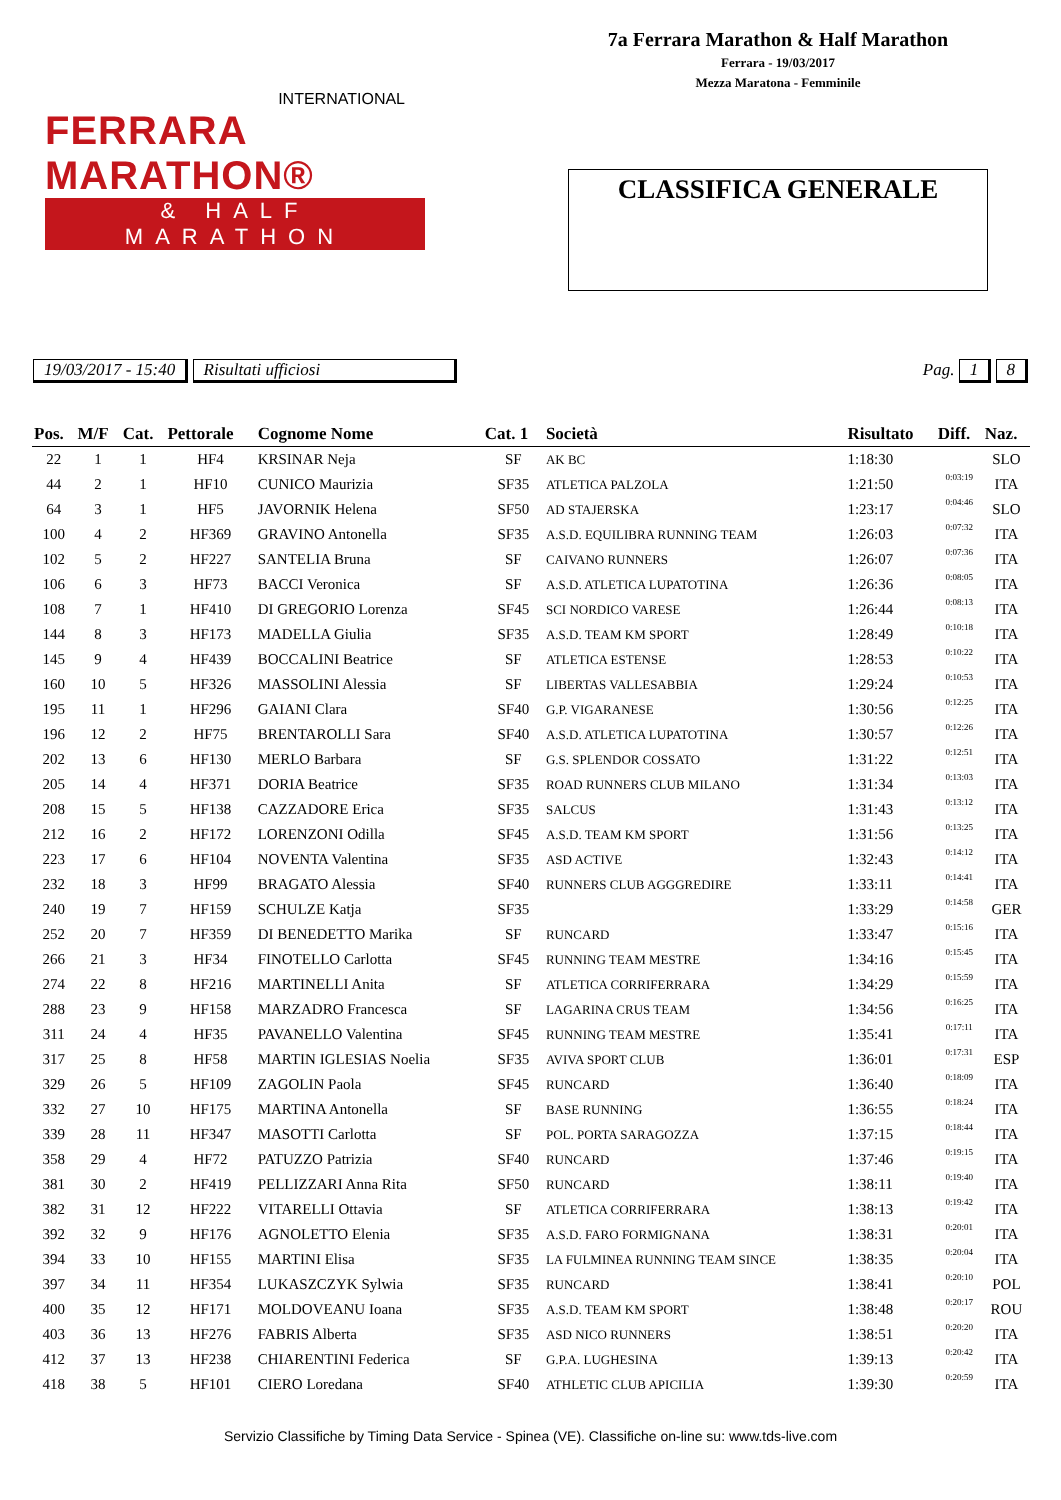INTERNATIONAL
FERRARA MARATHON®
& HALF MARATHON
7a Ferrara Marathon & Half Marathon
Ferrara - 19/03/2017
Mezza Maratona - Femminile
CLASSIFICA GENERALE
19/03/2017 - 15:40 Risultati ufficiosi Pag. 1 8
| Pos. | M/F | Cat. | Pettorale | Cognome Nome | Cat. 1 | Società | Risultato | Diff. | Naz. |
| --- | --- | --- | --- | --- | --- | --- | --- | --- | --- |
| 22 | 1 | 1 | HF4 | KRSINAR Neja | SF | AK BC | 1:18:30 | | SLO |
| 44 | 2 | 1 | HF10 | CUNICO Maurizia | SF35 | ATLETICA PALZOLA | 1:21:50 | 0:03:19 | ITA |
| 64 | 3 | 1 | HF5 | JAVORNIK Helena | SF50 | AD STAJERSKA | 1:23:17 | 0:04:46 | SLO |
| 100 | 4 | 2 | HF369 | GRAVINO Antonella | SF35 | A.S.D. EQUILIBRA RUNNING TEAM | 1:26:03 | 0:07:32 | ITA |
| 102 | 5 | 2 | HF227 | SANTELIA Bruna | SF | CAIVANO RUNNERS | 1:26:07 | 0:07:36 | ITA |
| 106 | 6 | 3 | HF73 | BACCI Veronica | SF | A.S.D. ATLETICA LUPATOTINA | 1:26:36 | 0:08:05 | ITA |
| 108 | 7 | 1 | HF410 | DI GREGORIO Lorenza | SF45 | SCI NORDICO VARESE | 1:26:44 | 0:08:13 | ITA |
| 144 | 8 | 3 | HF173 | MADELLA Giulia | SF35 | A.S.D. TEAM KM SPORT | 1:28:49 | 0:10:18 | ITA |
| 145 | 9 | 4 | HF439 | BOCCALINI Beatrice | SF | ATLETICA ESTENSE | 1:28:53 | 0:10:22 | ITA |
| 160 | 10 | 5 | HF326 | MASSOLINI Alessia | SF | LIBERTAS VALLESABBIA | 1:29:24 | 0:10:53 | ITA |
| 195 | 11 | 1 | HF296 | GAIANI Clara | SF40 | G.P. VIGARANESE | 1:30:56 | 0:12:25 | ITA |
| 196 | 12 | 2 | HF75 | BRENTAROLLI Sara | SF40 | A.S.D. ATLETICA LUPATOTINA | 1:30:57 | 0:12:26 | ITA |
| 202 | 13 | 6 | HF130 | MERLO Barbara | SF | G.S. SPLENDOR COSSATO | 1:31:22 | 0:12:51 | ITA |
| 205 | 14 | 4 | HF371 | DORIA Beatrice | SF35 | ROAD RUNNERS CLUB MILANO | 1:31:34 | 0:13:03 | ITA |
| 208 | 15 | 5 | HF138 | CAZZADORE Erica | SF35 | SALCUS | 1:31:43 | 0:13:12 | ITA |
| 212 | 16 | 2 | HF172 | LORENZONI Odilla | SF45 | A.S.D. TEAM KM SPORT | 1:31:56 | 0:13:25 | ITA |
| 223 | 17 | 6 | HF104 | NOVENTA Valentina | SF35 | ASD ACTIVE | 1:32:43 | 0:14:12 | ITA |
| 232 | 18 | 3 | HF99 | BRAGATO Alessia | SF40 | RUNNERS CLUB AGGGREDIRE | 1:33:11 | 0:14:41 | ITA |
| 240 | 19 | 7 | HF159 | SCHULZE Katja | SF35 | | 1:33:29 | 0:14:58 | GER |
| 252 | 20 | 7 | HF359 | DI BENEDETTO Marika | SF | RUNCARD | 1:33:47 | 0:15:16 | ITA |
| 266 | 21 | 3 | HF34 | FINOTELLO Carlotta | SF45 | RUNNING TEAM MESTRE | 1:34:16 | 0:15:45 | ITA |
| 274 | 22 | 8 | HF216 | MARTINELLI Anita | SF | ATLETICA CORRIFERRARA | 1:34:29 | 0:15:59 | ITA |
| 288 | 23 | 9 | HF158 | MARZADRO Francesca | SF | LAGARINA CRUS TEAM | 1:34:56 | 0:16:25 | ITA |
| 311 | 24 | 4 | HF35 | PAVANELLO Valentina | SF45 | RUNNING TEAM MESTRE | 1:35:41 | 0:17:11 | ITA |
| 317 | 25 | 8 | HF58 | MARTIN IGLESIAS Noelia | SF35 | AVIVA SPORT CLUB | 1:36:01 | 0:17:31 | ESP |
| 329 | 26 | 5 | HF109 | ZAGOLIN Paola | SF45 | RUNCARD | 1:36:40 | 0:18:09 | ITA |
| 332 | 27 | 10 | HF175 | MARTINA Antonella | SF | BASE RUNNING | 1:36:55 | 0:18:24 | ITA |
| 339 | 28 | 11 | HF347 | MASOTTI Carlotta | SF | POL. PORTA SARAGOZZA | 1:37:15 | 0:18:44 | ITA |
| 358 | 29 | 4 | HF72 | PATUZZO Patrizia | SF40 | RUNCARD | 1:37:46 | 0:19:15 | ITA |
| 381 | 30 | 2 | HF419 | PELLIZZARI Anna Rita | SF50 | RUNCARD | 1:38:11 | 0:19:40 | ITA |
| 382 | 31 | 12 | HF222 | VITARELLI Ottavia | SF | ATLETICA CORRIFERRARA | 1:38:13 | 0:19:42 | ITA |
| 392 | 32 | 9 | HF176 | AGNOLETTO Elenia | SF35 | A.S.D. FARO FORMIGNANA | 1:38:31 | 0:20:01 | ITA |
| 394 | 33 | 10 | HF155 | MARTINI Elisa | SF35 | LA FULMINEA RUNNING TEAM SINCE | 1:38:35 | 0:20:04 | ITA |
| 397 | 34 | 11 | HF354 | LUKASZCZYK Sylwia | SF35 | RUNCARD | 1:38:41 | 0:20:10 | POL |
| 400 | 35 | 12 | HF171 | MOLDOVEANU Ioana | SF35 | A.S.D. TEAM KM SPORT | 1:38:48 | 0:20:17 | ROU |
| 403 | 36 | 13 | HF276 | FABRIS Alberta | SF35 | ASD NICO RUNNERS | 1:38:51 | 0:20:20 | ITA |
| 412 | 37 | 13 | HF238 | CHIARENTINI Federica | SF | G.P.A. LUGHESINA | 1:39:13 | 0:20:42 | ITA |
| 418 | 38 | 5 | HF101 | CIERO Loredana | SF40 | ATHLETIC CLUB APICILIA | 1:39:30 | 0:20:59 | ITA |
Servizio Classifiche by Timing Data Service - Spinea (VE). Classifiche on-line su: www.tds-live.com